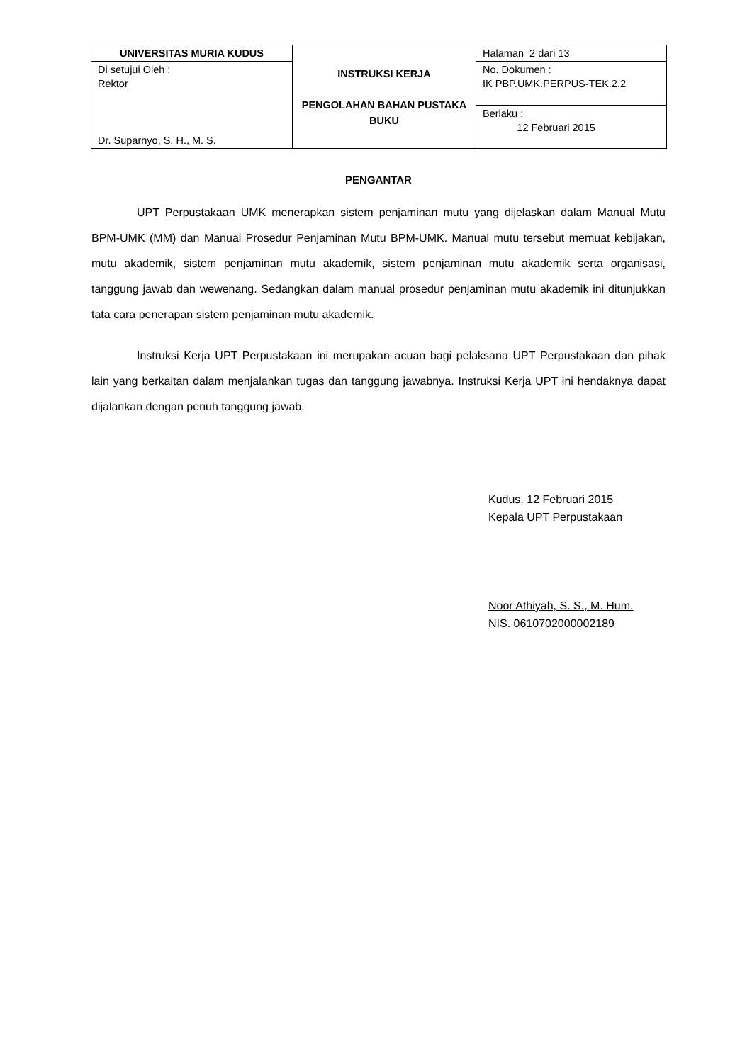| UNIVERSITAS MURIA KUDUS | INSTRUKSI KERJA PENGOLAHAN BAHAN PUSTAKA BUKU | Halaman 2 dari 13 |
| Di setujui Oleh : Rektor Dr. Suparnyo, S. H., M. S. | | No. Dokumen : IK PBP.UMK.PERPUS-TEK.2.2 |
| | | Berlaku : 12 Februari 2015 |
PENGANTAR
UPT Perpustakaan UMK menerapkan sistem penjaminan mutu yang dijelaskan dalam Manual Mutu BPM-UMK (MM) dan Manual Prosedur Penjaminan Mutu BPM-UMK. Manual mutu tersebut memuat kebijakan, mutu akademik, sistem penjaminan mutu akademik, sistem penjaminan mutu akademik serta organisasi, tanggung jawab dan wewenang. Sedangkan dalam manual prosedur penjaminan mutu akademik ini ditunjukkan tata cara penerapan sistem penjaminan mutu akademik.
Instruksi Kerja UPT Perpustakaan ini merupakan acuan bagi pelaksana UPT Perpustakaan dan pihak lain yang berkaitan dalam menjalankan tugas dan tanggung jawabnya. Instruksi Kerja UPT ini hendaknya dapat dijalankan dengan penuh tanggung jawab.
Kudus, 12 Februari 2015
Kepala UPT Perpustakaan
Noor Athiyah, S. S., M. Hum.
NIS. 0610702000002189